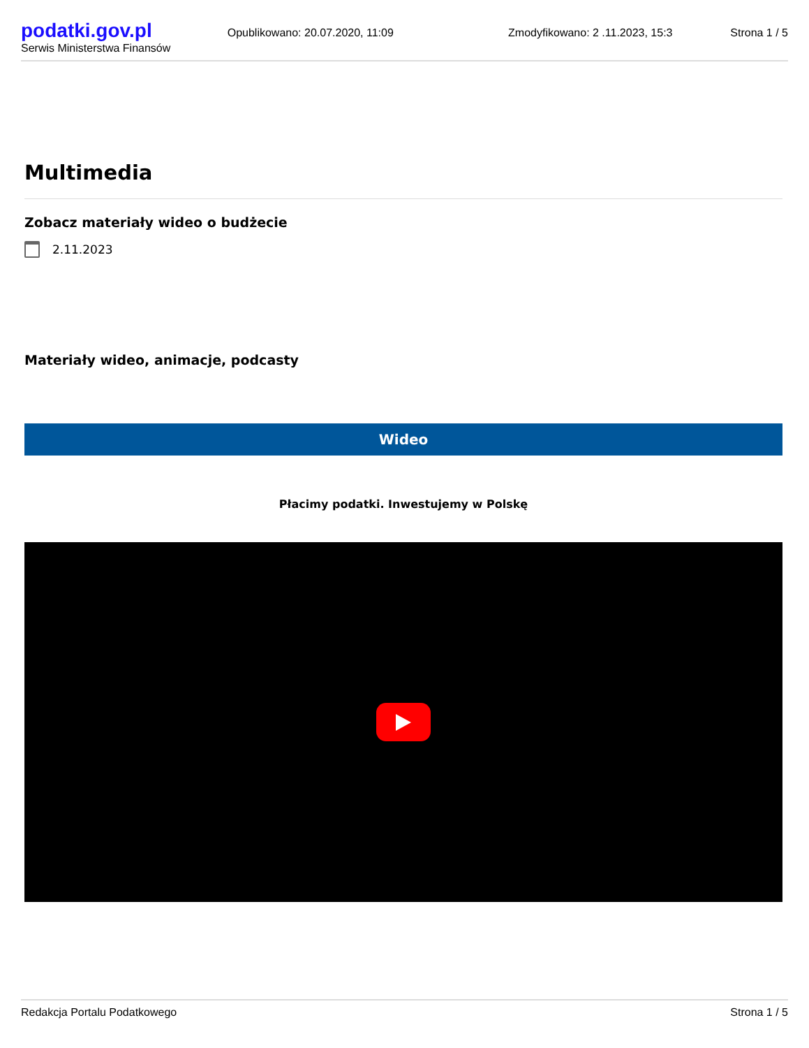podatki.gov.pl
Serwis Ministerstwa Finansów
Opublikowano: 20.07.2020, 11:09
Zmodyfikowano: 2 .11.2023, 15:3
Strona 1 / 5
Multimedia
Zobacz materiały wideo o budżecie
2.11.2023
Materiały wideo, animacje, podcasty
Wideo
Płacimy podatki. Inwestujemy w Polskę
Redakcja Portalu Podatkowego Strona 1 / 5